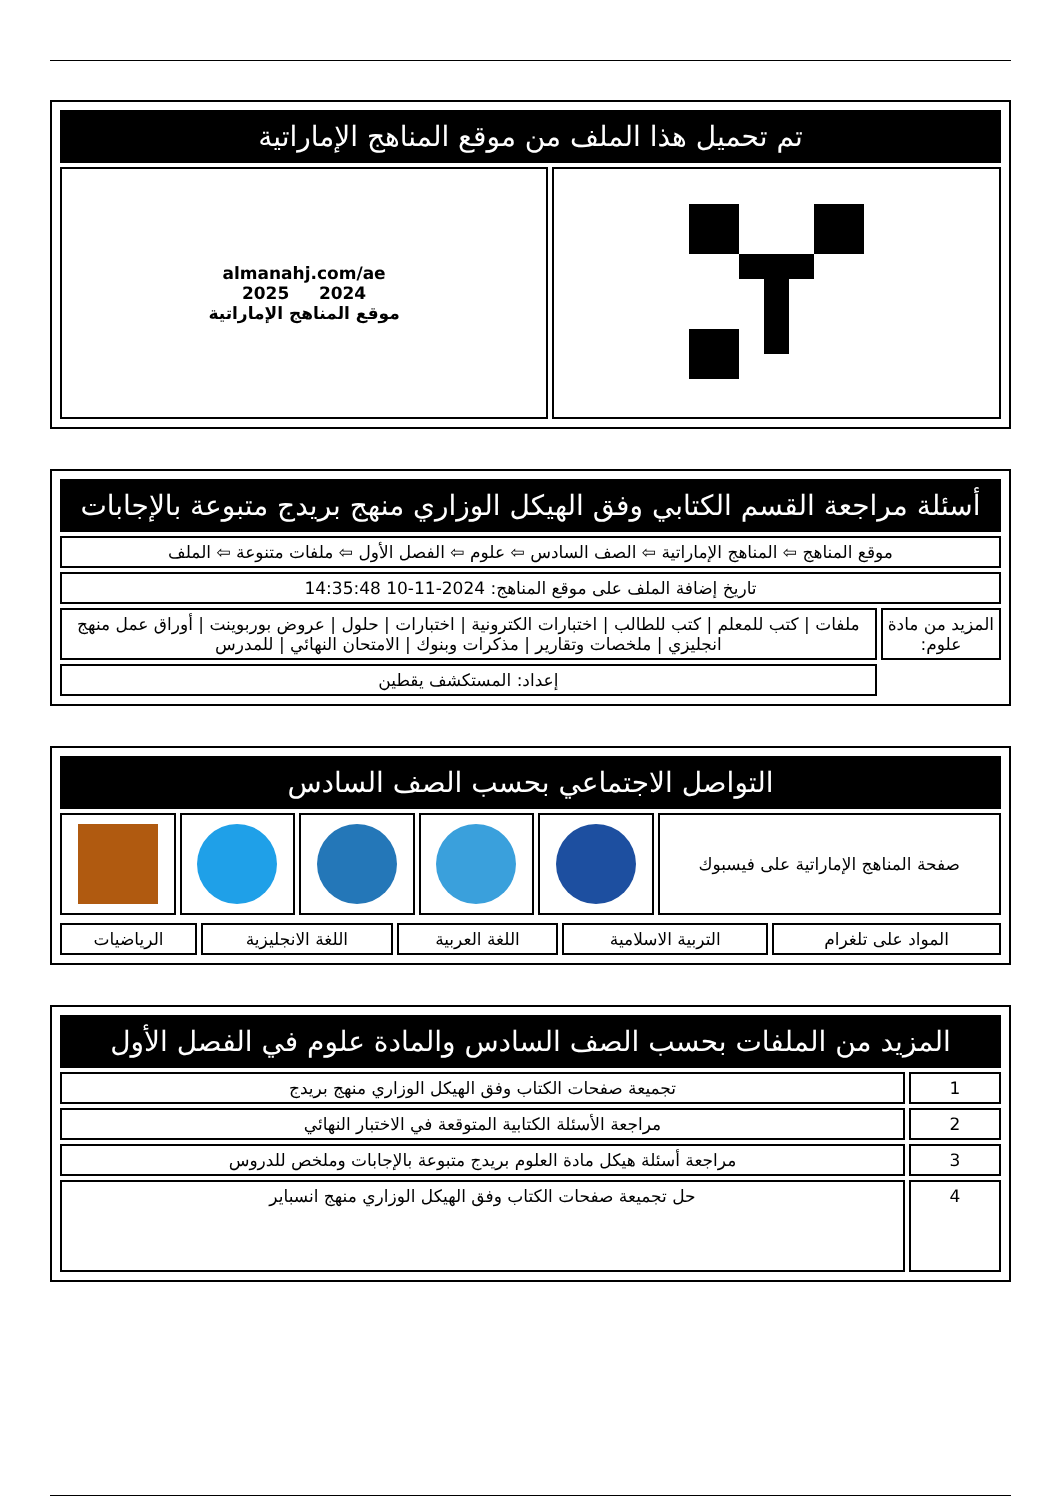| تم تحميل هذا الملف من موقع المناهج الإماراتية | |
| | almanahj.com/ae 2024 2025 موقع المناهج الإماراتية |
| أسئلة مراجعة القسم الكتابي وفق الهيكل الوزاري منهج بريدج متبوعة بالإجابات | |
| موقع المناهج ⇦ المناهج الإماراتية ⇦ الصف السادس ⇦ علوم ⇦ الفصل الأول ⇦ ملفات متنوعة ⇦ الملف | |
| تاريخ إضافة الملف على موقع المناهج: 2024-11-10 14:35:48 | |
| المزيد من مادة علوم: | ملفات / كتب للمعلم / كتب للطالب / اختبارات الكترونية / اختبارات / حلول / عروض بوربوينت / أوراق عمل منهج انجليزي / ملخصات وتقارير / مذكرات وبنوك / الامتحان النهائي / للمدرس |
| | إعداد: المستكشف يقطين |
| التواصل الاجتماعي بحسب الصف السادس | | | | | |
| صفحة المناهج الإماراتية على فيسبوك | | | | | |
| المواد على تلغرام | التربية الاسلامية | اللغة العربية | اللغة الانجليزية | الرياضيات |
| المزيد من الملفات بحسب الصف السادس والمادة علوم في الفصل الأول | |
| 1 | تجميعة صفحات الكتاب وفق الهيكل الوزاري منهج بريدج |
| 2 | مراجعة الأسئلة الكتابية المتوقعة في الاختبار النهائي |
| 3 | مراجعة أسئلة هيكل مادة العلوم بريدج متبوعة بالإجابات وملخص للدروس |
| 4 | حل تجميعة صفحات الكتاب وفق الهيكل الوزاري منهج انسباير |